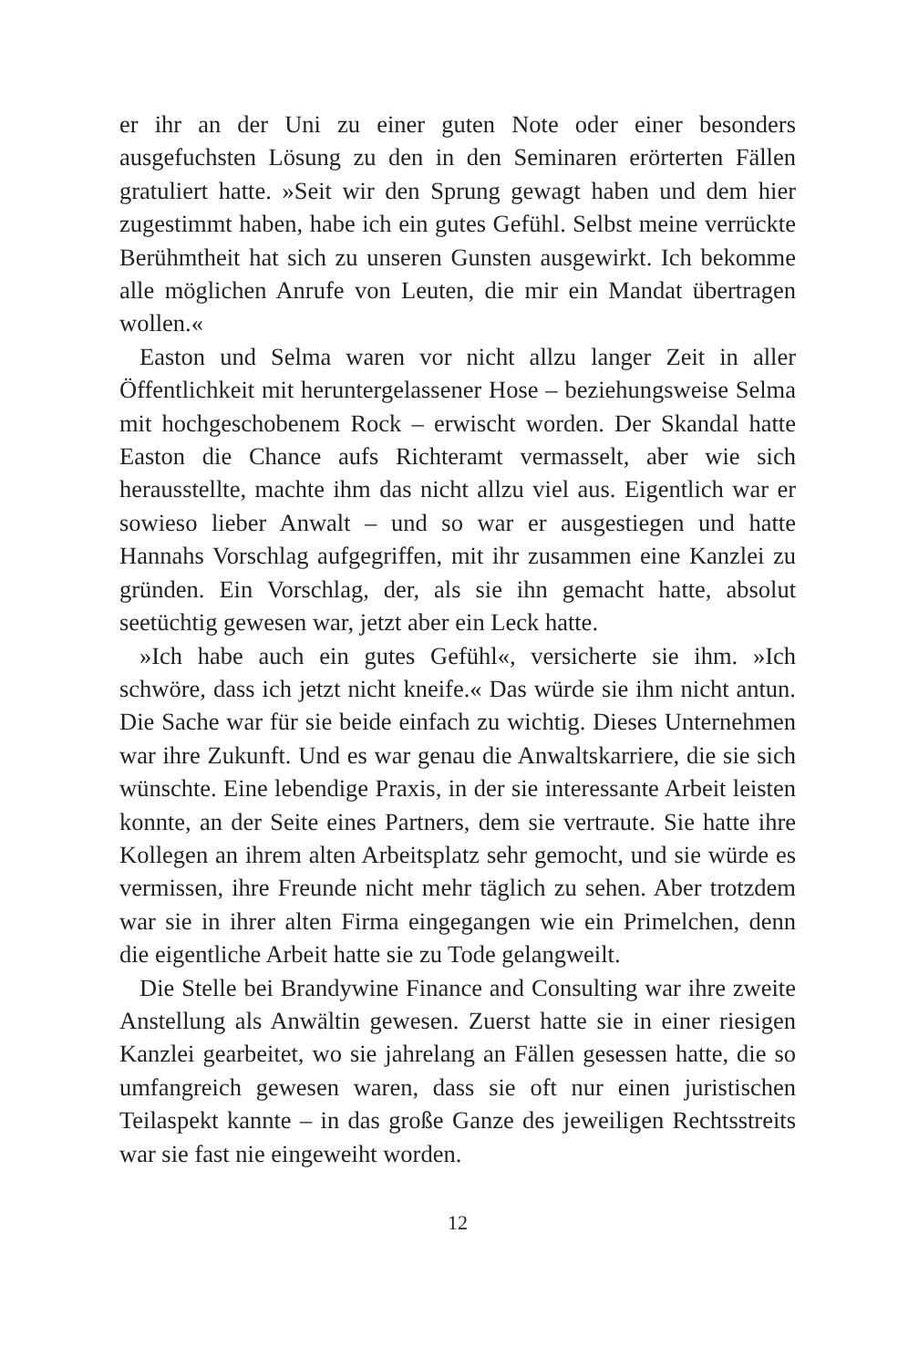er ihr an der Uni zu einer guten Note oder einer besonders ausgefuchsten Lösung zu den in den Seminaren erörterten Fällen gratuliert hatte. »Seit wir den Sprung gewagt haben und dem hier zugestimmt haben, habe ich ein gutes Gefühl. Selbst meine verrückte Berühmtheit hat sich zu unseren Gunsten ausgewirkt. Ich bekomme alle möglichen Anrufe von Leuten, die mir ein Mandat übertragen wollen.«
Easton und Selma waren vor nicht allzu langer Zeit in aller Öffentlichkeit mit heruntergelassener Hose – beziehungsweise Selma mit hochgeschobenem Rock – erwischt worden. Der Skandal hatte Easton die Chance aufs Richteramt vermasselt, aber wie sich herausstellte, machte ihm das nicht allzu viel aus. Eigentlich war er sowieso lieber Anwalt – und so war er ausgestiegen und hatte Hannahs Vorschlag aufgegriffen, mit ihr zusammen eine Kanzlei zu gründen. Ein Vorschlag, der, als sie ihn gemacht hatte, absolut seetüchtig gewesen war, jetzt aber ein Leck hatte.
»Ich habe auch ein gutes Gefühl«, versicherte sie ihm. »Ich schwöre, dass ich jetzt nicht kneife.« Das würde sie ihm nicht antun. Die Sache war für sie beide einfach zu wichtig. Dieses Unternehmen war ihre Zukunft. Und es war genau die Anwaltskarriere, die sie sich wünschte. Eine lebendige Praxis, in der sie interessante Arbeit leisten konnte, an der Seite eines Partners, dem sie vertraute. Sie hatte ihre Kollegen an ihrem alten Arbeitsplatz sehr gemocht, und sie würde es vermissen, ihre Freunde nicht mehr täglich zu sehen. Aber trotzdem war sie in ihrer alten Firma eingegangen wie ein Primelchen, denn die eigentliche Arbeit hatte sie zu Tode gelangweilt.
Die Stelle bei Brandywine Finance and Consulting war ihre zweite Anstellung als Anwältin gewesen. Zuerst hatte sie in einer riesigen Kanzlei gearbeitet, wo sie jahrelang an Fällen gesessen hatte, die so umfangreich gewesen waren, dass sie oft nur einen juristischen Teilaspekt kannte – in das große Ganze des jeweiligen Rechtsstreits war sie fast nie eingeweiht worden.
12